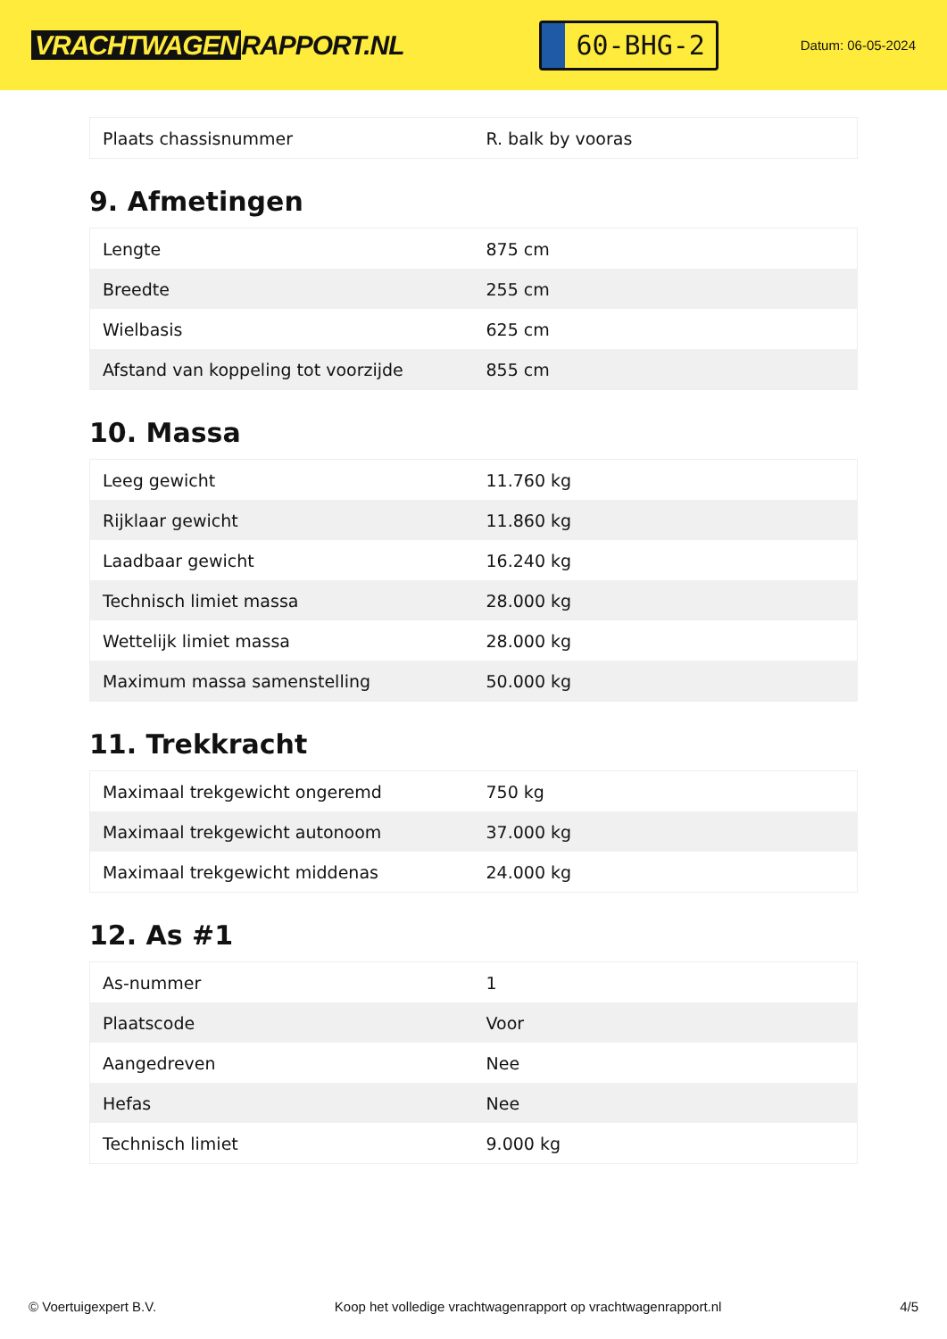VRACHTWAGEN RAPPORT.NL
60-BHG-2
Datum: 06-05-2024
| Plaats chassisnummer | R. balk by vooras |
9. Afmetingen
| Lengte | 875 cm |
| Breedte | 255 cm |
| Wielbasis | 625 cm |
| Afstand van koppeling tot voorzijde | 855 cm |
10. Massa
| Leeg gewicht | 11.760 kg |
| Rijklaar gewicht | 11.860 kg |
| Laadbaar gewicht | 16.240 kg |
| Technisch limiet massa | 28.000 kg |
| Wettelijk limiet massa | 28.000 kg |
| Maximum massa samenstelling | 50.000 kg |
11. Trekkracht
| Maximaal trekgewicht ongeremd | 750 kg |
| Maximaal trekgewicht autonoom | 37.000 kg |
| Maximaal trekgewicht middenas | 24.000 kg |
12. As #1
| As-nummer | 1 |
| Plaatscode | Voor |
| Aangedreven | Nee |
| Hefas | Nee |
| Technisch limiet | 9.000 kg |
© Voertuigexpert B.V. Koop het volledige vrachtwagenrapport op vrachtwagenrapport.nl 4/5